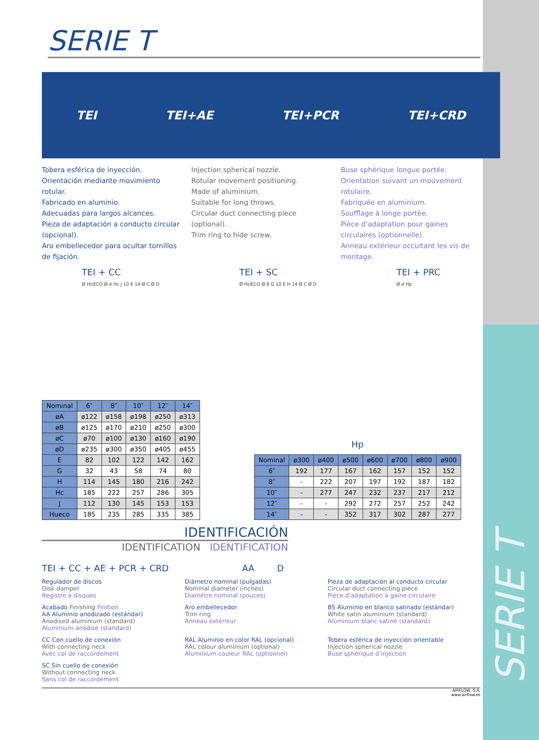SERIE T
TEI TEI+AE TEI+PCR TEI+CRD
Tobera esférica de inyección.
Orientación mediante movimiento rotular.
Fabricado en aluminio.
Adecuadas para largos alcances.
Pieza de adaptación a conducto circular (opcional).
Aro embellecedor para ocultar tornillos de fijación.
Injection spherical nozzle.
Rotular movement positioning.
Made of aluminium.
Suitable for long throws.
Circular duct connecting piece (optional).
Trim ring to hide screw.
Buse sphérique longue portée.
Orientation suivant un mouvement rotulaire.
Fabriquée en aluminium.
Soufflage à longe portèe.
Pièce d’adaptation pour gaines circulaires (optionnelle).
Anneau extérieur occultant les vis de montage.
TEI + CC
Ø HUECO Ø A Hc J 10 E 14 Ø C Ø D
TEI + SC
Ø HUECO Ø B G 10 E H 14 Ø C Ø D
TEI + PRC
Ø d Hp
| Nominal | 6″ | 8″ | 10″ | 12″ | 14″ |
| --- | --- | --- | --- | --- | --- |
| øA | ø122 | ø158 | ø198 | ø250 | ø313 |
| øB | ø125 | ø170 | ø210 | ø250 | ø300 |
| øC | ø70 | ø100 | ø130 | ø160 | ø190 |
| øD | ø235 | ø300 | ø350 | ø405 | ø455 |
| E | 82 | 102 | 122 | 142 | 162 |
| G | 32 | 43 | 58 | 74 | 80 |
| H | 114 | 145 | 180 | 216 | 242 |
| Hc | 185 | 222 | 257 | 286 | 305 |
| J | 112 | 130 | 145 | 153 | 153 |
| Hueco | 185 | 235 | 285 | 335 | 385 |
Hp
| Nominal | ø300 | ø400 | ø500 | ø600 | ø700 | ø800 | ø900 |
| --- | --- | --- | --- | --- | --- | --- | --- |
| 6″ | 192 | 177 | 167 | 162 | 157 | 152 | 152 |
| 8″ | - | 222 | 207 | 197 | 192 | 187 | 182 |
| 10″ | - | 277 | 247 | 232 | 237 | 217 | 212 |
| 12″ | - | - | 292 | 272 | 257 | 252 | 242 |
| 14″ | - | - | 352 | 317 | 302 | 287 | 277 |
IDENTIFICACIÓN
IDENTIFICATION IDENTIFICATION
TEI + CC + AE + PCR + CRD AA D
Regulador de discos
Disk damper
Registre à disques
Diámetro nominal (pulgadas)
Nominal diameter (inches)
Diamétre nominal (pouces)
Pieza de adaptación al conducto circular
Circular duct connecting piece
Pièce d’adaptation à gaine circulaire
Acabado Finishing Finition
AA Aluminio anodizado (estándar)
Anodised aluminium (standard)
Aluminium anodisé (standard)
Aro embellecedor
Trim ring
Anneau extérieur
BS Aluminio en blanco satinado (estándar)
White satin aluminium (standard)
Aluminium blanc satiné (standard)
CC Con cuello de conexión
With connecting neck
Avec col de raccordement
RAL Aluminio en color RAL (opcional)
RAL colour aluminium (optional)
Aluminium couleur RAL (optionnel)
Tobera esférica de inyección orientable
Injection spherical nozzle
Buse sphérique d’injection
SC Sin cuello de conexión
Without connecting neck
Sans col de raccordement
AIRFLOW, S.A.
www.airflow.es
SERIE T